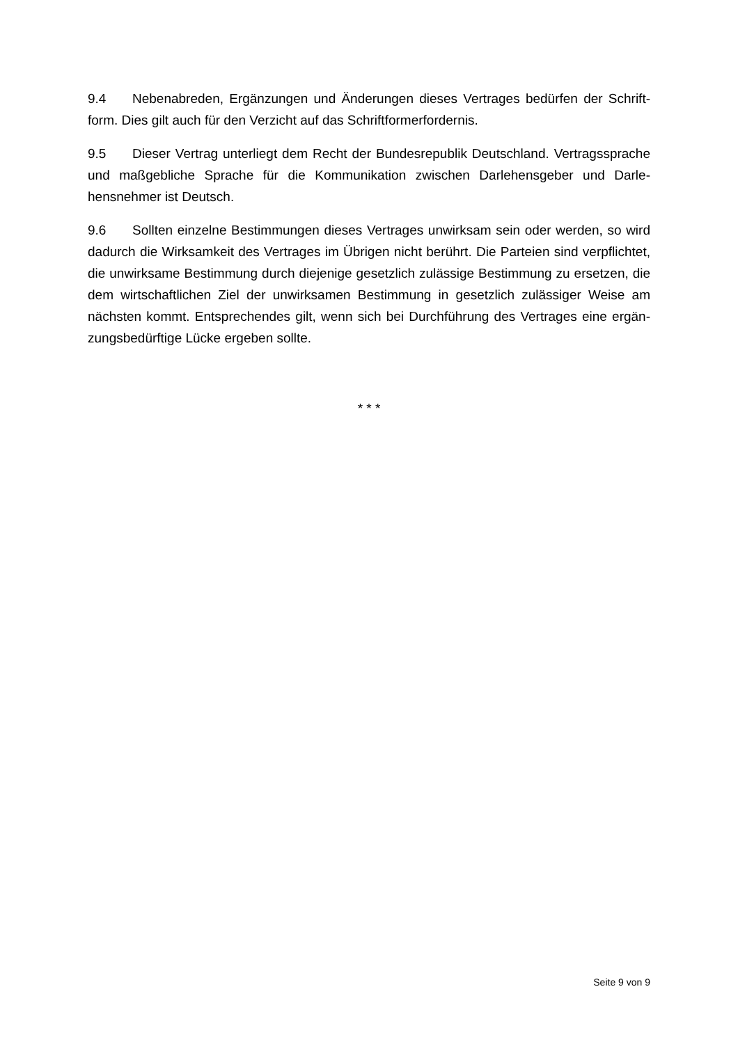9.4 Nebenabreden, Ergänzungen und Änderungen dieses Vertrages bedürfen der Schrift­form. Dies gilt auch für den Verzicht auf das Schriftformerfordernis.
9.5 Dieser Vertrag unterliegt dem Recht der Bundesrepublik Deutschland. Vertragsspra­che und maßgebliche Sprache für die Kommunikation zwischen Darlehensgeber und Darle­hensnehmer ist Deutsch.
9.6 Sollten einzelne Bestimmungen dieses Vertrages unwirksam sein oder werden, so wird dadurch die Wirksamkeit des Vertrages im Übrigen nicht berührt. Die Parteien sind verpflichtet, die unwirksame Bestimmung durch diejenige gesetzlich zulässige Bestimmung zu ersetzen, die dem wirtschaftlichen Ziel der unwirksamen Bestimmung in gesetzlich zulässiger Weise am nächsten kommt. Entsprechendes gilt, wenn sich bei Durchführung des Vertrages eine ergän­zungsbedürftige Lücke ergeben sollte.
* * *
Seite 9 von 9